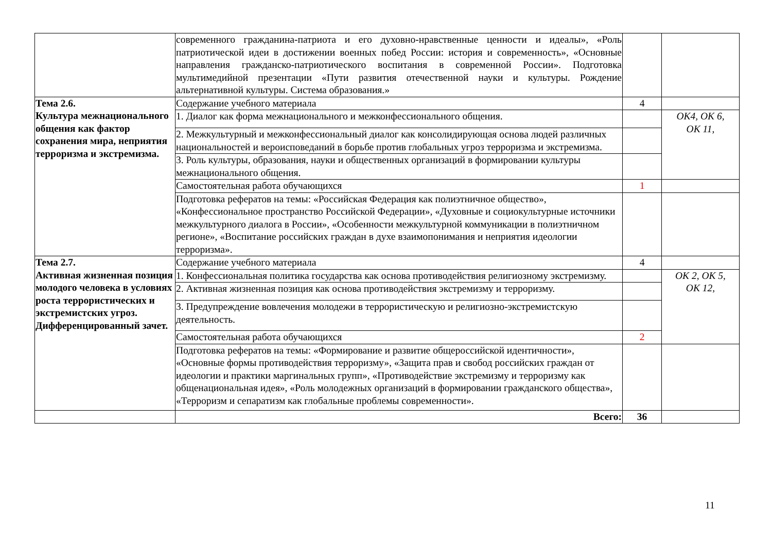| | современного гражданина-патриота и его духовно-нравственные ценности и идеалы», «Роль патриотической идеи в достижении военных побед России: история и современность», «Основные направления гражданско-патриотического воспитания в современной России». Подготовка мультимедийной презентации «Пути развития отечественной науки и культуры. Рождение альтернативной культуры. Система образования.» | | |
| Тема 2.6. Культура межнационального общения как фактор сохранения мира, неприятия терроризма и экстремизма. | Содержание учебного материала | 4 | |
| | 1. Диалог как форма межнационального и межконфессионального общения. | | ОК4, ОК 6, ОК 11, |
| | 2. Межкультурный и межконфессиональный диалог как консолидирующая основа людей различных национальностей и вероисповеданий в борьбе против глобальных угроз терроризма и экстремизма. | | |
| | 3. Роль культуры, образования, науки и общественных организаций в формировании культуры межнационального общения. | | |
| | Самостоятельная работа обучающихся | 1 | |
| | Подготовка рефератов на темы: «Российская Федерация как полиэтничное общество», «Конфессиональное пространство Российской Федерации», «Духовные и социокультурные источники межкультурного диалога в России», «Особенности межкультурной коммуникации в полиэтничном регионе», «Воспитание российских граждан в духе взаимопонимания и неприятия идеологии терроризма». | | |
| Тема 2.7. Активная жизненная позиция молодого человека в условиях роста террористических и экстремистских угроз. Дифференцированный зачет. | Содержание учебного материала | 4 | |
| | 1. Конфессиональная политика государства как основа противодействия религиозному экстремизму. | | ОК 2, ОК 5, ОК 12, |
| | 2. Активная жизненная позиция как основа противодействия экстремизму и терроризму. | | |
| | 3. Предупреждение вовлечения молодежи в террористическую и религиозно-экстремистскую деятельность. | | |
| | Самостоятельная работа обучающихся | 2 | |
| | Подготовка рефератов на темы: «Формирование и развитие общероссийской идентичности», «Основные формы противодействия терроризму», «Защита прав и свобод российских граждан от идеологии и практики маргинальных групп», «Противодействие экстремизму и терроризму как общенациональная идея», «Роль молодежных организаций в формировании гражданского общества», «Терроризм и сепаратизм как глобальные проблемы современности». | | |
| | Всего: | 36 | |
11